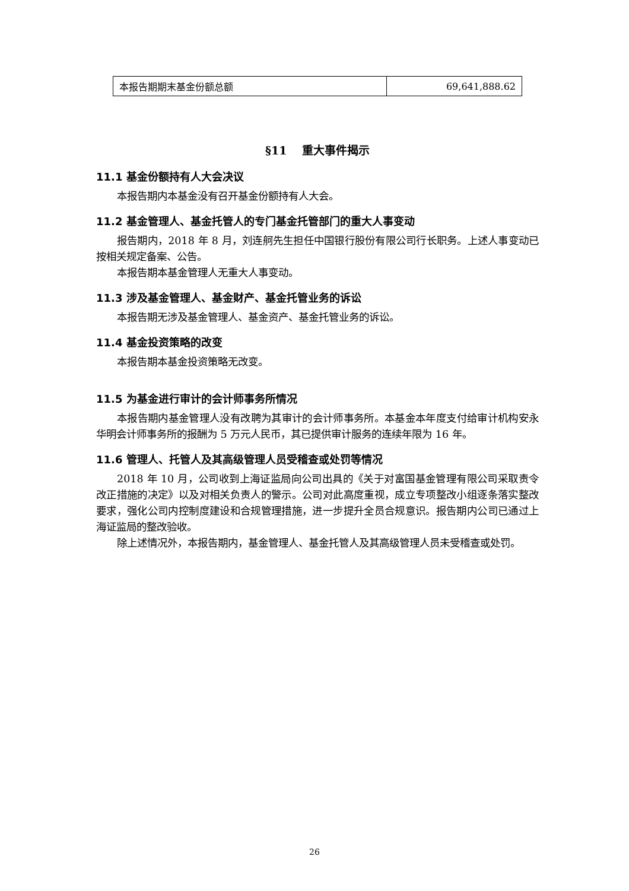| 本报告期期末基金份额总额 | 69,641,888.62 |
§11　 重大事件揭示
11.1 基金份额持有人大会决议
本报告期内本基金没有召开基金份额持有人大会。
11.2 基金管理人、基金托管人的专门基金托管部门的重大人事变动
报告期内，2018 年 8 月，刘连舸先生担任中国银行股份有限公司行长职务。上述人事变动已按相关规定备案、公告。
本报告期本基金管理人无重大人事变动。
11.3 涉及基金管理人、基金财产、基金托管业务的诉讼
本报告期无涉及基金管理人、基金资产、基金托管业务的诉讼。
11.4 基金投资策略的改变
本报告期本基金投资策略无改变。
11.5 为基金进行审计的会计师事务所情况
本报告期内基金管理人没有改聘为其审计的会计师事务所。本基金本年度支付给审计机构安永华明会计师事务所的报酬为 5 万元人民币，其已提供审计服务的连续年限为 16 年。
11.6 管理人、托管人及其高级管理人员受稽查或处罚等情况
2018 年 10 月，公司收到上海证监局向公司出具的《关于对富国基金管理有限公司采取责令改正措施的决定》以及对相关负责人的警示。公司对此高度重视，成立专项整改小组逐条落实整改要求，强化公司内控制度建设和合规管理措施，进一步提升全员合规意识。报告期内公司已通过上海证监局的整改验收。
除上述情况外，本报告期内，基金管理人、基金托管人及其高级管理人员未受稽查或处罚。
26